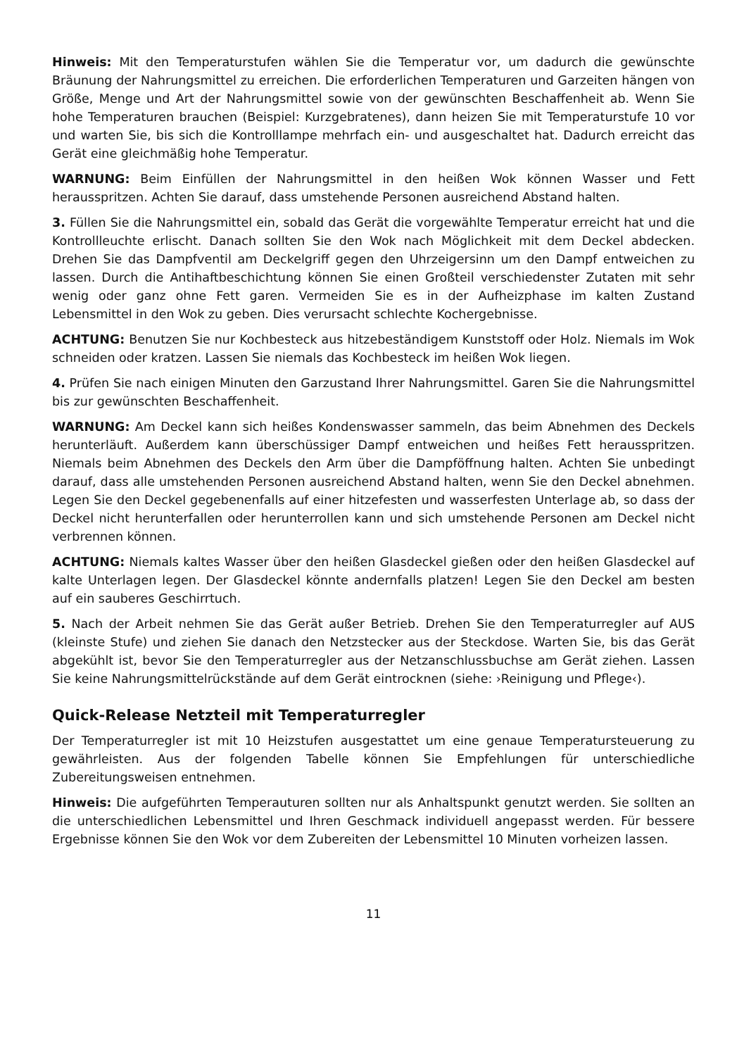Hinweis: Mit den Temperaturstufen wählen Sie die Temperatur vor, um dadurch die gewünschte Bräunung der Nahrungsmittel zu erreichen. Die erforderlichen Temperaturen und Garzeiten hängen von Größe, Menge und Art der Nahrungsmittel sowie von der gewünschten Beschaffenheit ab. Wenn Sie hohe Temperaturen brauchen (Beispiel: Kurzgebratenes), dann heizen Sie mit Temperaturstufe 10 vor und warten Sie, bis sich die Kontrolllampe mehrfach ein- und ausgeschaltet hat. Dadurch erreicht das Gerät eine gleichmäßig hohe Temperatur.
WARNUNG: Beim Einfüllen der Nahrungsmittel in den heißen Wok können Wasser und Fett herausspritzen. Achten Sie darauf, dass umstehende Personen ausreichend Abstand halten.
3. Füllen Sie die Nahrungsmittel ein, sobald das Gerät die vorgewählte Temperatur erreicht hat und die Kontrollleuchte erlischt. Danach sollten Sie den Wok nach Möglichkeit mit dem Deckel abdecken. Drehen Sie das Dampfventil am Deckelgriff gegen den Uhrzeigersinn um den Dampf entweichen zu lassen. Durch die Antihaftbeschichtung können Sie einen Großteil verschiedenster Zutaten mit sehr wenig oder ganz ohne Fett garen. Vermeiden Sie es in der Aufheizphase im kalten Zustand Lebensmittel in den Wok zu geben. Dies verursacht schlechte Kochergebnisse.
ACHTUNG: Benutzen Sie nur Kochbesteck aus hitzebeständigem Kunststoff oder Holz. Niemals im Wok schneiden oder kratzen. Lassen Sie niemals das Kochbesteck im heißen Wok liegen.
4. Prüfen Sie nach einigen Minuten den Garzustand Ihrer Nahrungsmittel. Garen Sie die Nahrungsmittel bis zur gewünschten Beschaffenheit.
WARNUNG: Am Deckel kann sich heißes Kondenswasser sammeln, das beim Abnehmen des Deckels herunterläuft. Außerdem kann überschüssiger Dampf entweichen und heißes Fett herausspritzen. Niemals beim Abnehmen des Deckels den Arm über die Dampföffnung halten. Achten Sie unbedingt darauf, dass alle umstehenden Personen ausreichend Abstand halten, wenn Sie den Deckel abnehmen. Legen Sie den Deckel gegebenenfalls auf einer hitzefesten und wasserfesten Unterlage ab, so dass der Deckel nicht herunterfallen oder herunterrollen kann und sich umstehende Personen am Deckel nicht verbrennen können.
ACHTUNG: Niemals kaltes Wasser über den heißen Glasdeckel gießen oder den heißen Glasdeckel auf kalte Unterlagen legen. Der Glasdeckel könnte andernfalls platzen! Legen Sie den Deckel am besten auf ein sauberes Geschirrtuch.
5. Nach der Arbeit nehmen Sie das Gerät außer Betrieb. Drehen Sie den Temperaturregler auf AUS (kleinste Stufe) und ziehen Sie danach den Netzstecker aus der Steckdose. Warten Sie, bis das Gerät abgekühlt ist, bevor Sie den Temperaturregler aus der Netzanschlussbuchse am Gerät ziehen. Lassen Sie keine Nahrungsmittelrückstände auf dem Gerät eintrocknen (siehe: ›Reinigung und Pflege‹).
Quick-Release Netzteil mit Temperaturregler
Der Temperaturregler ist mit 10 Heizstufen ausgestattet um eine genaue Temperatursteuerung zu gewährleisten. Aus der folgenden Tabelle können Sie Empfehlungen für unterschiedliche Zubereitungsweisen entnehmen.
Hinweis: Die aufgeführten Temperauturen sollten nur als Anhaltspunkt genutzt werden. Sie sollten an die unterschiedlichen Lebensmittel und Ihren Geschmack individuell angepasst werden. Für bessere Ergebnisse können Sie den Wok vor dem Zubereiten der Lebensmittel 10 Minuten vorheizen lassen.
11